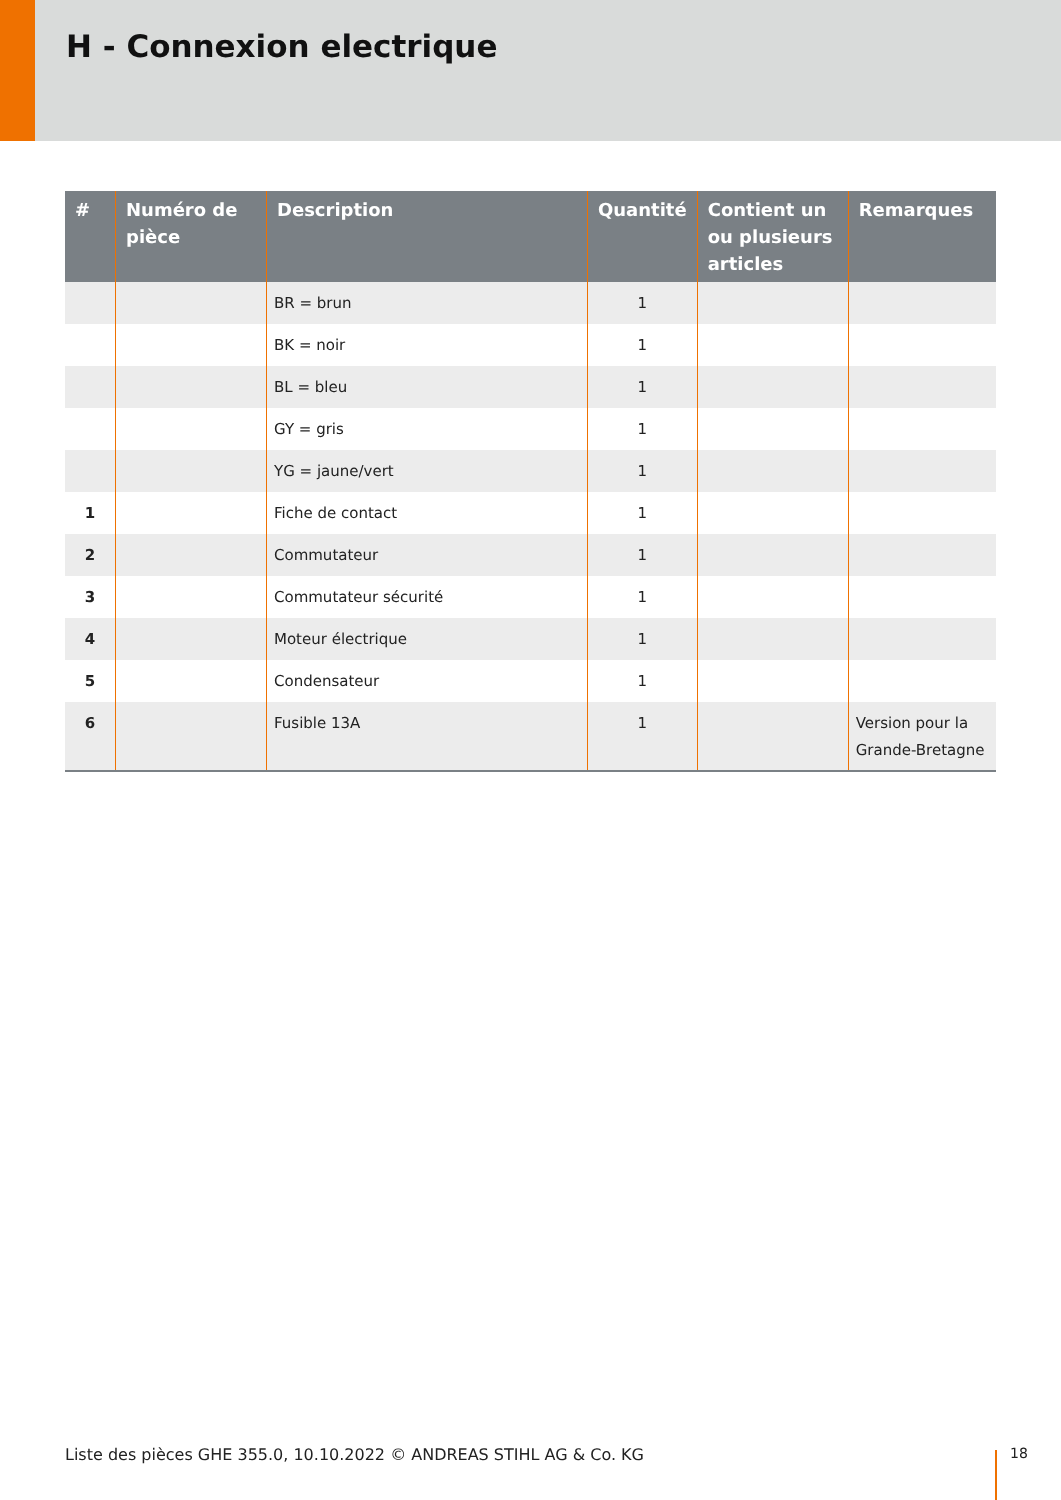H - Connexion electrique
| # | Numéro de pièce | Description | Quantité | Contient un ou plusieurs articles | Remarques |
| --- | --- | --- | --- | --- | --- |
| | | BR = brun | 1 | | |
| | | BK = noir | 1 | | |
| | | BL = bleu | 1 | | |
| | | GY = gris | 1 | | |
| | | YG = jaune/vert | 1 | | |
| 1 | | Fiche de contact | 1 | | |
| 2 | | Commutateur | 1 | | |
| 3 | | Commutateur sécurité | 1 | | |
| 4 | | Moteur électrique | 1 | | |
| 5 | | Condensateur | 1 | | |
| 6 | | Fusible 13A | 1 | | Version pour la Grande-Bretagne |
Liste des pièces GHE 355.0, 10.10.2022 © ANDREAS STIHL AG & Co. KG
18